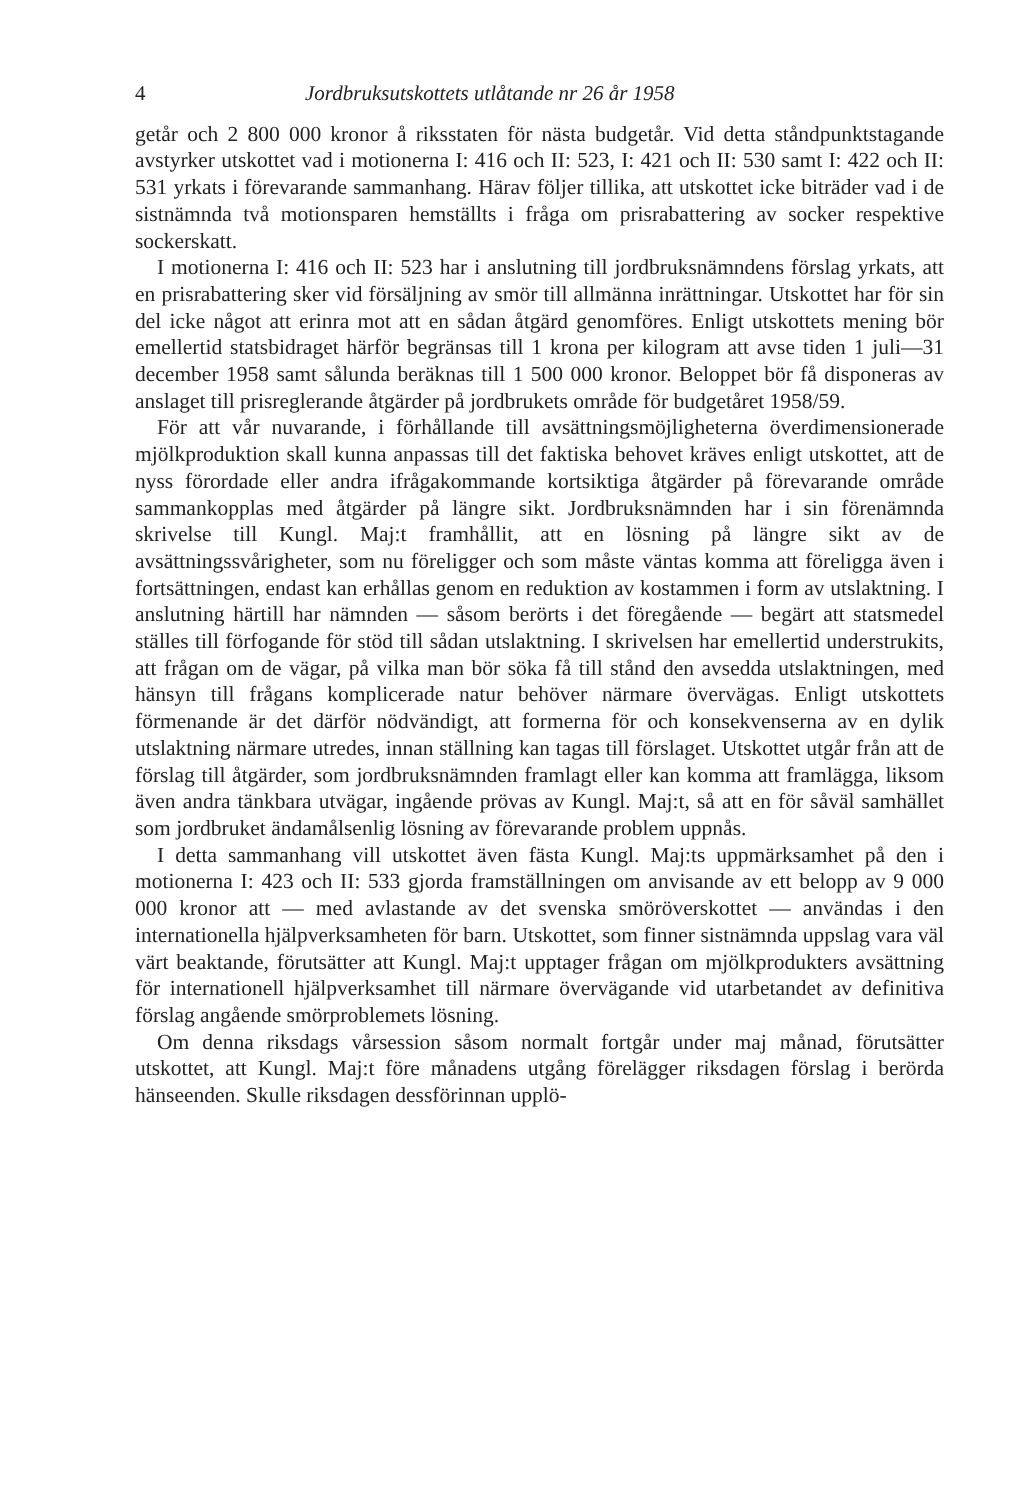4 Jordbruksutskottets utlåtande nr 26 år 1958
getår och 2 800 000 kronor å riksstaten för nästa budgetår. Vid detta ståndpunktstagande avstyrker utskottet vad i motionerna I: 416 och II: 523, I: 421 och II: 530 samt I: 422 och II: 531 yrkats i förevarande sammanhang. Härav följer tillika, att utskottet icke biträder vad i de sistnämnda två motionsparen hemställts i fråga om prisrabattering av socker respektive sockerskatt.
I motionerna I: 416 och II: 523 har i anslutning till jordbruksnämndens förslag yrkats, att en prisrabattering sker vid försäljning av smör till allmänna inrättningar. Utskottet har för sin del icke något att erinra mot att en sådan åtgärd genomföres. Enligt utskottets mening bör emellertid statsbidraget härför begränsas till 1 krona per kilogram att avse tiden 1 juli—31 december 1958 samt sålunda beräknas till 1 500 000 kronor. Beloppet bör få disponeras av anslaget till prisreglerande åtgärder på jordbrukets område för budgetåret 1958/59.
För att vår nuvarande, i förhållande till avsättningsmöjligheterna överdimensionerade mjölkproduktion skall kunna anpassas till det faktiska behovet kräves enligt utskottet, att de nyss förordade eller andra ifrågakommande kortsiktiga åtgärder på förevarande område sammankopplas med åtgärder på längre sikt. Jordbruksnämnden har i sin förenämnda skrivelse till Kungl. Maj:t framhållit, att en lösning på längre sikt av de avsättningssvårigheter, som nu föreligger och som måste väntas komma att föreligga även i fortsättningen, endast kan erhållas genom en reduktion av kostammen i form av utslaktning. I anslutning härtill har nämnden — såsom berörts i det föregående — begärt att statsmedel ställes till förfogande för stöd till sådan utslaktning. I skrivelsen har emellertid understrukits, att frågan om de vägar, på vilka man bör söka få till stånd den avsedda utslaktningen, med hänsyn till frågans komplicerade natur behöver närmare övervägas. Enligt utskottets förmenande är det därför nödvändigt, att formerna för och konsekvenserna av en dylik utslaktning närmare utredes, innan ställning kan tagas till förslaget. Utskottet utgår från att de förslag till åtgärder, som jordbruksnämnden framlagt eller kan komma att framlägga, liksom även andra tänkbara utvägar, ingående prövas av Kungl. Maj:t, så att en för såväl samhället som jordbruket ändamålsenlig lösning av förevarande problem uppnås.
I detta sammanhang vill utskottet även fästa Kungl. Maj:ts uppmärksamhet på den i motionerna I: 423 och II: 533 gjorda framställningen om anvisande av ett belopp av 9 000 000 kronor att — med avlastande av det svenska smöröverskottet — användas i den internationella hjälpverksamheten för barn. Utskottet, som finner sistnämnda uppslag vara väl värt beaktande, förutsätter att Kungl. Maj:t upptager frågan om mjölkprodukters avsättning för internationell hjälpverksamhet till närmare övervägande vid utarbetandet av definitiva förslag angående smörproblemets lösning.
Om denna riksdags vårsession såsom normalt fortgår under maj månad, förutsätter utskottet, att Kungl. Maj:t före månadens utgång förelägger riksdagen förslag i berörda hänseenden. Skulle riksdagen dessförinnan upplö-